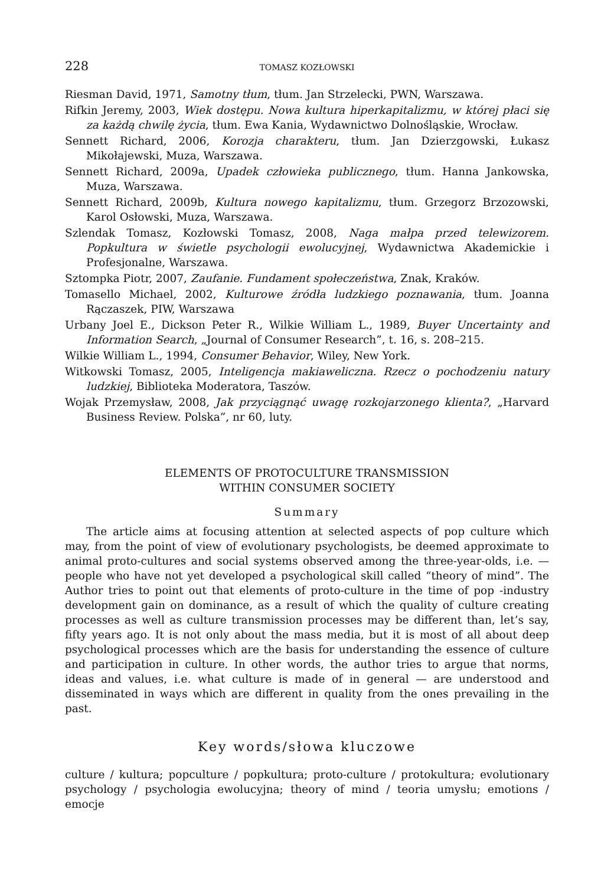228 TOMASZ KOZŁOWSKI
Riesman David, 1971, Samotny tłum, tłum. Jan Strzelecki, PWN, Warszawa.
Rifkin Jeremy, 2003, Wiek dostępu. Nowa kultura hiperkapitalizmu, w której płaci się za każdą chwilę życia, tłum. Ewa Kania, Wydawnictwo Dolnośląskie, Wrocław.
Sennett Richard, 2006, Korozja charakteru, tłum. Jan Dzierzgowski, Łukasz Mikołajewski, Muza, Warszawa.
Sennett Richard, 2009a, Upadek człowieka publicznego, tłum. Hanna Jankowska, Muza, Warszawa.
Sennett Richard, 2009b, Kultura nowego kapitalizmu, tłum. Grzegorz Brzozowski, Karol Osłowski, Muza, Warszawa.
Szlendak Tomasz, Kozłowski Tomasz, 2008, Naga małpa przed telewizorem. Popkultura w świetle psychologii ewolucyjnej, Wydawnictwa Akademickie i Profesjonalne, Warszawa.
Sztompka Piotr, 2007, Zaufanie. Fundament społeczeństwa, Znak, Kraków.
Tomasello Michael, 2002, Kulturowe źródła ludzkiego poznawania, tłum. Joanna Rączaszek, PIW, Warszawa
Urbany Joel E., Dickson Peter R., Wilkie William L., 1989, Buyer Uncertainty and Information Search, „Journal of Consumer Research”, t. 16, s. 208–215.
Wilkie William L., 1994, Consumer Behavior, Wiley, New York.
Witkowski Tomasz, 2005, Inteligencja makiaweliczna. Rzecz o pochodzeniu natury ludzkiej, Biblioteka Moderatora, Taszów.
Wojak Przemysław, 2008, Jak przyciągnąć uwagę rozkojarzonego klienta?, „Harvard Business Review. Polska”, nr 60, luty.
ELEMENTS OF PROTOCULTURE TRANSMISSION
WITHIN CONSUMER SOCIETY
Summary
The article aims at focusing attention at selected aspects of pop culture which may, from the point of view of evolutionary psychologists, be deemed approximate to animal proto-cultures and social systems observed among the three-year-olds, i.e. — people who have not yet developed a psychological skill called “theory of mind”. The Author tries to point out that elements of proto-culture in the time of pop -industry development gain on dominance, as a result of which the quality of culture creating processes as well as culture transmission processes may be different than, let’s say, fifty years ago. It is not only about the mass media, but it is most of all about deep psychological processes which are the basis for understanding the essence of culture and participation in culture. In other words, the author tries to argue that norms, ideas and values, i.e. what culture is made of in general — are understood and disseminated in ways which are different in quality from the ones prevailing in the past.
Key words/słowa kluczowe
culture / kultura; popculture / popkultura; proto-culture / protokultura; evolutionary psychology / psychologia ewolucyjna; theory of mind / teoria umysłu; emotions / emocje